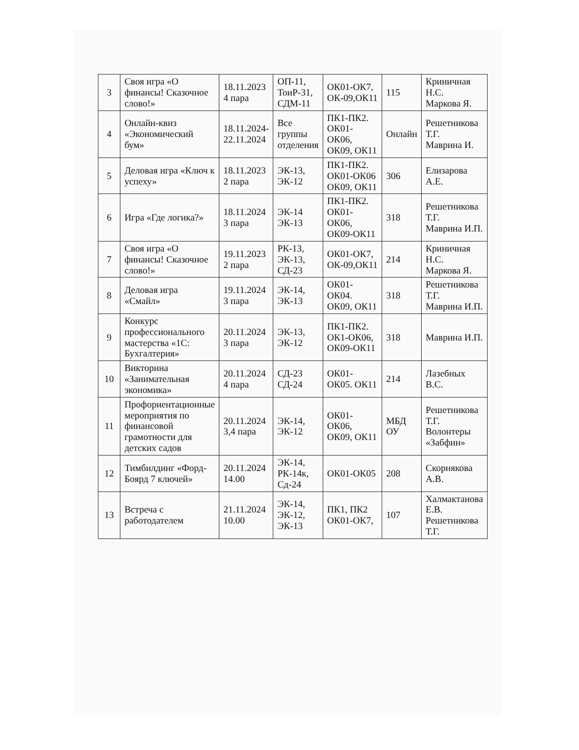| 3 | Своя игра «О финансы! Сказочное слово!» | 18.11.2023 4 пара | ОП-11, ТоиР-31, СДМ-11 | ОК01-ОК7, ОК-09,ОК11 | 115 | Криничная Н.С. Маркова Я. |
| 4 | Онлайн-квиз «Экономический бум» | 18.11.2024-22.11.2024 | Все группы отделения | ПК1-ПК2. ОК01-ОК06, ОК09, ОК11 | Онлайн | Решетникова Т.Г. Маврина И. |
| 5 | Деловая игра «Ключ к успеху» | 18.11.2023 2 пара | ЭК-13, ЭК-12 | ПК1-ПК2. ОК01-ОК06 ОК09, ОК11 | 306 | Елизарова А.Е. |
| 6 | Игра «Где логика?» | 18.11.2024 3 пара | ЭК-14 ЭК-13 | ПК1-ПК2. ОК01-ОК06, ОК09-ОК11 | 318 | Решетникова Т.Г. Маврина И.П. |
| 7 | Своя игра «О финансы! Сказочное слово!» | 19.11.2023 2 пара | РК-13, ЭК-13, СД-23 | ОК01-ОК7, ОК-09,ОК11 | 214 | Криничная Н.С. Маркова Я. |
| 8 | Деловая игра «Смайл» | 19.11.2024 3 пара | ЭК-14, ЭК-13 | ОК01-ОК04. ОК09, ОК11 | 318 | Решетникова Т.Г. Маврина И.П. |
| 9 | Конкурс профессионального мастерства «1С: Бухгалтерия» | 20.11.2024 3 пара | ЭК-13, ЭК-12 | ПК1-ПК2. ОК1-ОК06, ОК09-ОК11 | 318 | Маврина И.П. |
| 10 | Викторина «Занимательная экономика» | 20.11.2024 4 пара | СД-23 СД-24 | ОК01-ОК05. ОК11 | 214 | Лазебных В.С. |
| 11 | Профориентационные мероприятия по финансовой грамотности для детских садов | 20.11.2024 3,4 пара | ЭК-14, ЭК-12 | ОК01-ОК06, ОК09, ОК11 | МБД ОУ | Решетникова Т.Г. Волонтеры «Забфин» |
| 12 | Тимбилдинг «Форд- Боярд 7 ключей» | 20.11.2024 14.00 | ЭК-14, РК-14к, Сд-24 | ОК01-ОК05 | 208 | Скорнякова А.В. |
| 13 | Встреча с работодателем | 21.11.2024 10.00 | ЭК-14, ЭК-12, ЭК-13 | ПК1, ПК2 ОК01-ОК7, | 107 | Халмактанова Е.В. Решетникова Т.Г. |